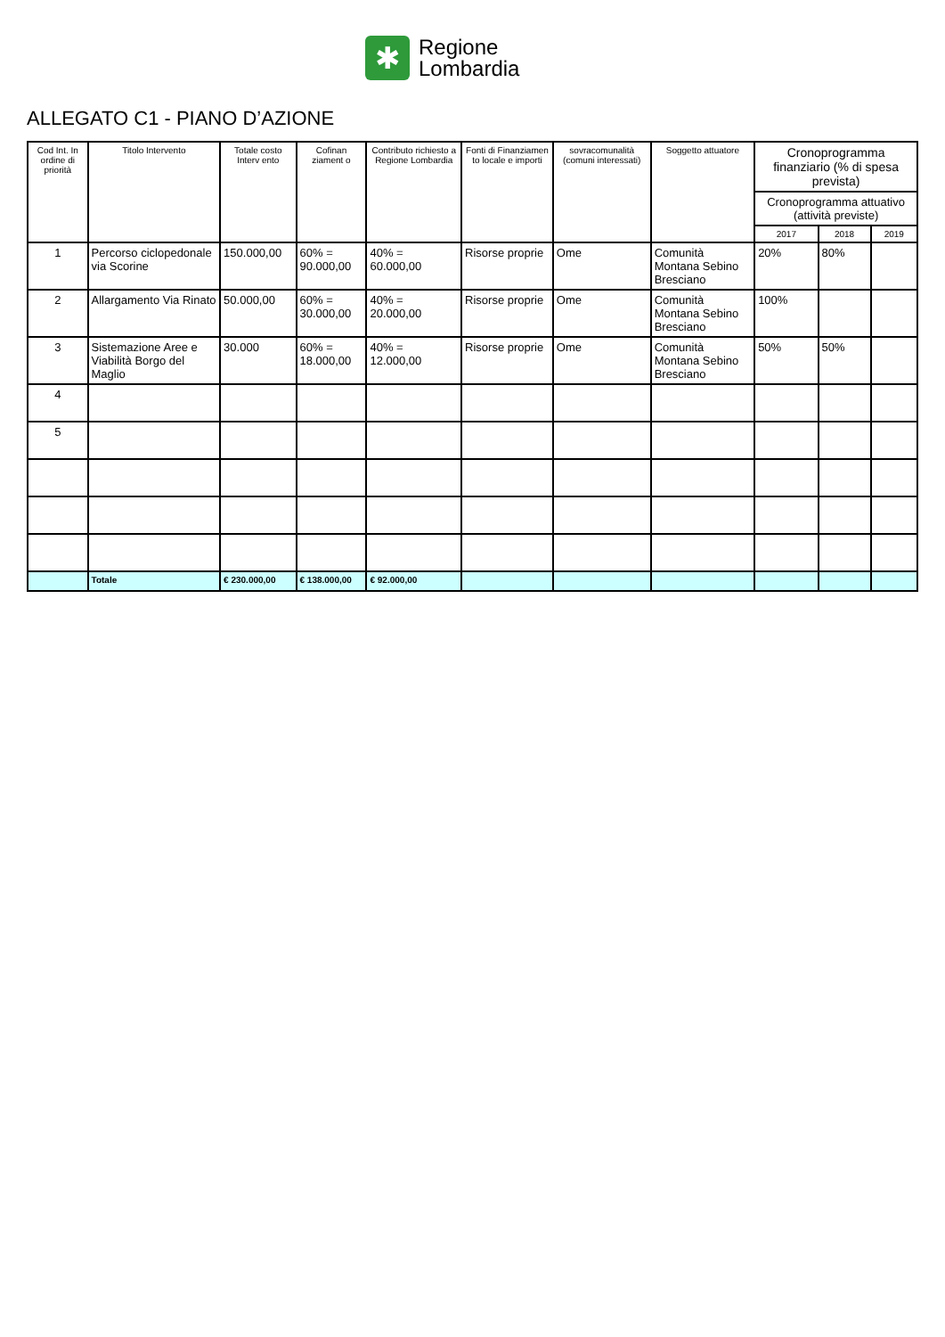✱
Regione
Lombardia
ALLEGATO C1 - PIANO D’AZIONE
| Cod Int. In ordine di priorità | Titolo Intervento | Totale costo Interv ento | Cofinan ziament o | Contributo richiesto a Regione Lombardia | Fonti di Finanziamen to locale e importi | sovracomunalità (comuni interessati) | Soggetto attuatore | Cronoprogramma finanziario (% di spesa prevista) | | |
| --- | --- | --- | --- | --- | --- | --- | --- | --- | --- | --- |
| | | | | | | | | Cronoprogramma attuativo (attività previste) | | |
| | | | | | | | | 2017 | 2018 | 2019 |
| 1 | Percorso ciclopedonale via Scorine | 150.000,00 | 60% = 90.000,00 | 40% = 60.000,00 | Risorse proprie | Ome | Comunità Montana Sebino Bresciano | 20% | 80% | |
| 2 | Allargamento Via Rinato | 50.000,00 | 60% = 30.000,00 | 40% = 20.000,00 | Risorse proprie | Ome | Comunità Montana Sebino Bresciano | 100% | | |
| 3 | Sistemazione Aree e Viabilità Borgo del Maglio | 30.000 | 60% = 18.000,00 | 40% = 12.000,00 | Risorse proprie | Ome | Comunità Montana Sebino Bresciano | 50% | 50% | |
| 4 | | | | | | | | | | |
| 5 | | | | | | | | | | |
| | Totale | € 230.000,00 | € 138.000,00 | € 92.000,00 | | | | | | |